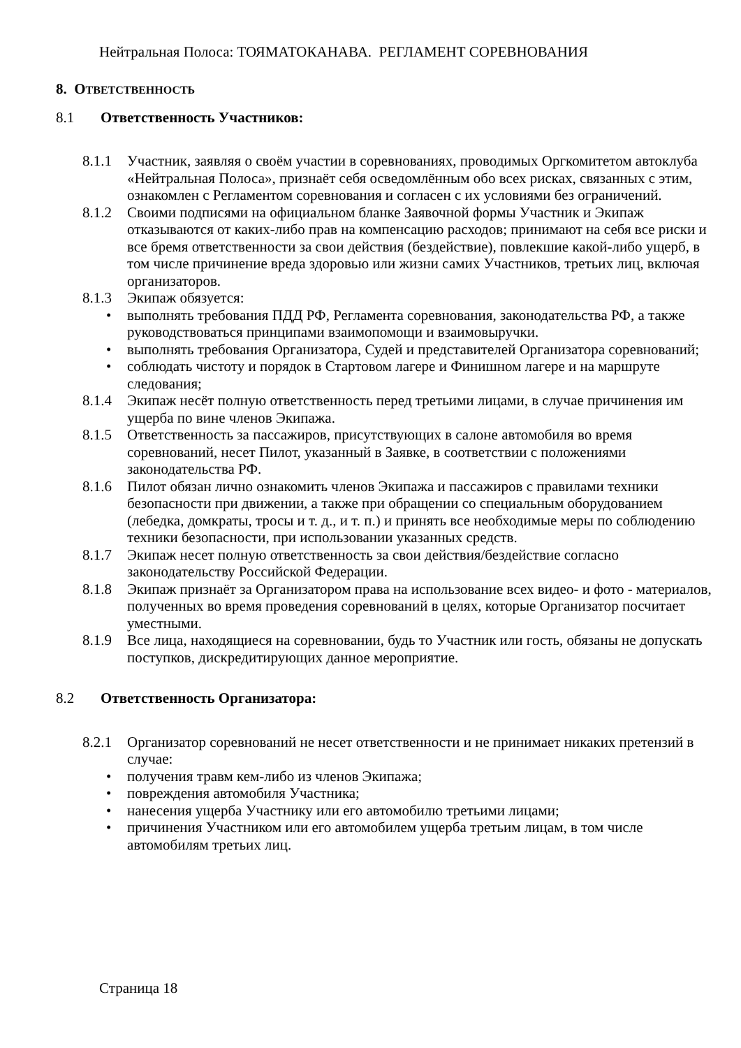Нейтральная Полоса: ТОЯМАТОКАНАВА. РЕГЛАМЕНТ СОРЕВНОВАНИЯ
8. ОТВЕТСТВЕННОСТЬ
8.1 Ответственность Участников:
8.1.1 Участник, заявляя о своём участии в соревнованиях, проводимых Оргкомитетом автоклуба «Нейтральная Полоса», признаёт себя осведомлённым обо всех рисках, связанных с этим, ознакомлен с Регламентом соревнования и согласен с их условиями без ограничений.
8.1.2 Своими подписями на официальном бланке Заявочной формы Участник и Экипаж отказываются от каких-либо прав на компенсацию расходов; принимают на себя все риски и все бремя ответственности за свои действия (бездействие), повлекшие какой-либо ущерб, в том числе причинение вреда здоровью или жизни самих Участников, третьих лиц, включая организаторов.
8.1.3 Экипаж обязуется:
• выполнять требования ПДД РФ, Регламента соревнования, законодательства РФ, а также руководствоваться принципами взаимопомощи и взаимовыручки.
• выполнять требования Организатора, Судей и представителей Организатора соревнований;
• соблюдать чистоту и порядок в Стартовом лагере и Финишном лагере и на маршруте следования;
8.1.4 Экипаж несёт полную ответственность перед третьими лицами, в случае причинения им ущерба по вине членов Экипажа.
8.1.5 Ответственность за пассажиров, присутствующих в салоне автомобиля во время соревнований, несет Пилот, указанный в Заявке, в соответствии с положениями законодательства РФ.
8.1.6 Пилот обязан лично ознакомить членов Экипажа и пассажиров с правилами техники безопасности при движении, а также при обращении со специальным оборудованием (лебедка, домкраты, тросы и т. д., и т. п.) и принять все необходимые меры по соблюдению техники безопасности, при использовании указанных средств.
8.1.7 Экипаж несет полную ответственность за свои действия/бездействие согласно законодательству Российской Федерации.
8.1.8 Экипаж признаёт за Организатором права на использование всех видео- и фото - материалов, полученных во время проведения соревнований в целях, которые Организатор посчитает уместными.
8.1.9 Все лица, находящиеся на соревновании, будь то Участник или гость, обязаны не допускать поступков, дискредитирующих данное мероприятие.
8.2 Ответственность Организатора:
8.2.1 Организатор соревнований не несет ответственности и не принимает никаких претензий в случае:
• получения травм кем-либо из членов Экипажа;
• повреждения автомобиля Участника;
• нанесения ущерба Участнику или его автомобилю третьими лицами;
• причинения Участником или его автомобилем ущерба третьим лицам, в том числе автомобилям третьих лиц.
Страница 18